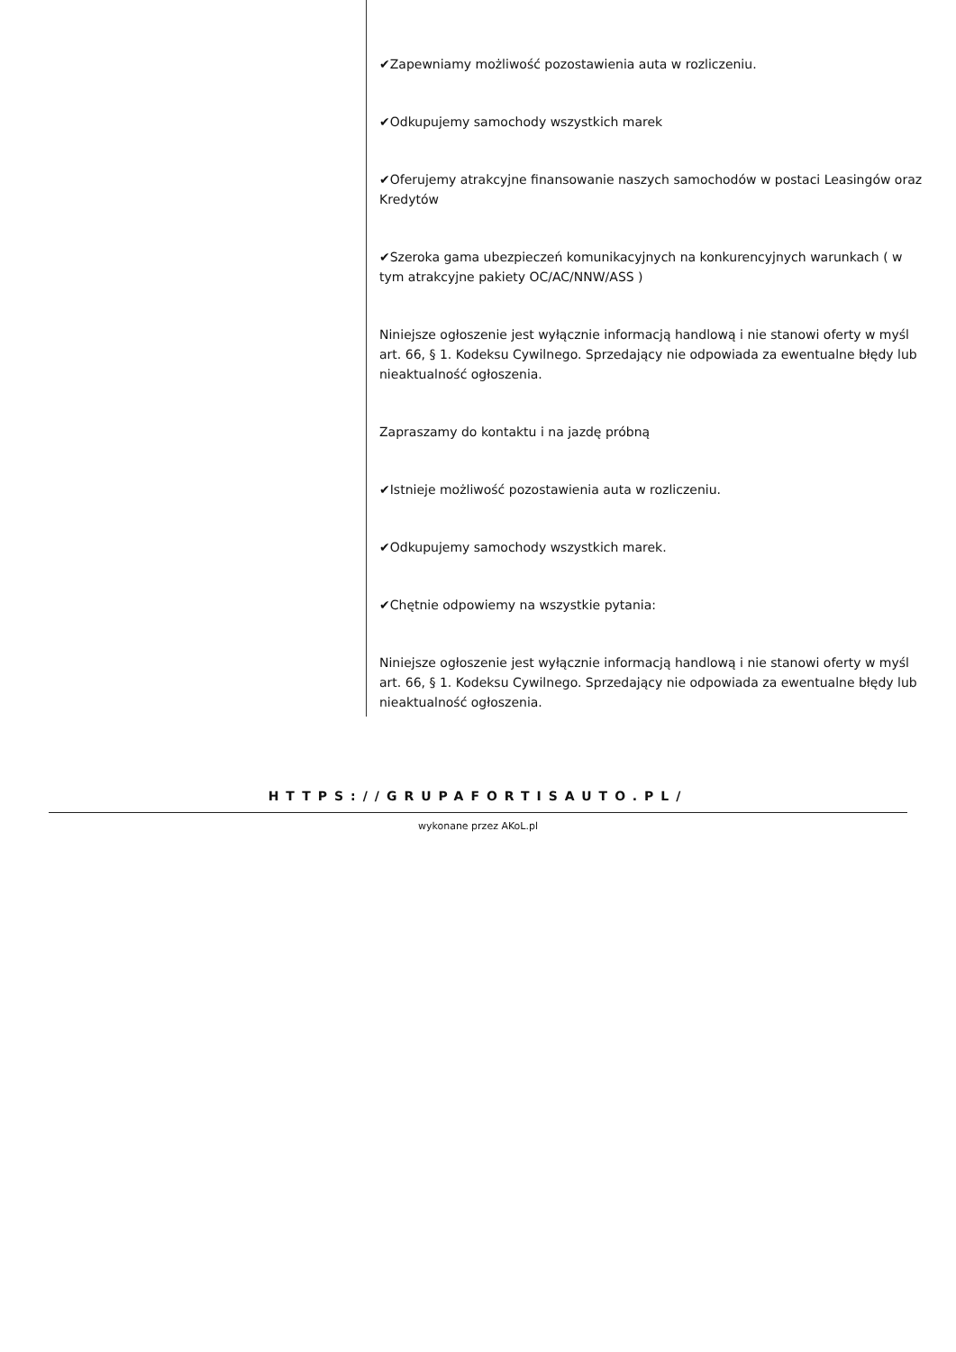✔Zapewniamy możliwość pozostawienia auta w rozliczeniu.
✔Odkupujemy samochody wszystkich marek
✔Oferujemy atrakcyjne finansowanie naszych samochodów w postaci Leasingów oraz Kredytów
✔Szeroka gama ubezpieczeń komunikacyjnych na konkurencyjnych warunkach ( w tym atrakcyjne pakiety OC/AC/NNW/ASS )
Niniejsze ogłoszenie jest wyłącznie informacją handlową i nie stanowi oferty w myśl art. 66, § 1. Kodeksu Cywilnego. Sprzedający nie odpowiada za ewentualne błędy lub nieaktualność ogłoszenia.
Zapraszamy do kontaktu i na jazdę próbną
✔Istnieje możliwość pozostawienia auta w rozliczeniu.
✔Odkupujemy samochody wszystkich marek.
✔Chętnie odpowiemy na wszystkie pytania:
Niniejsze ogłoszenie jest wyłącznie informacją handlową i nie stanowi oferty w myśl art. 66, § 1. Kodeksu Cywilnego. Sprzedający nie odpowiada za ewentualne błędy lub nieaktualność ogłoszenia.
HTTPS://GRUPAFORTISAUTO.PL/
wykonane przez AKoL.pl